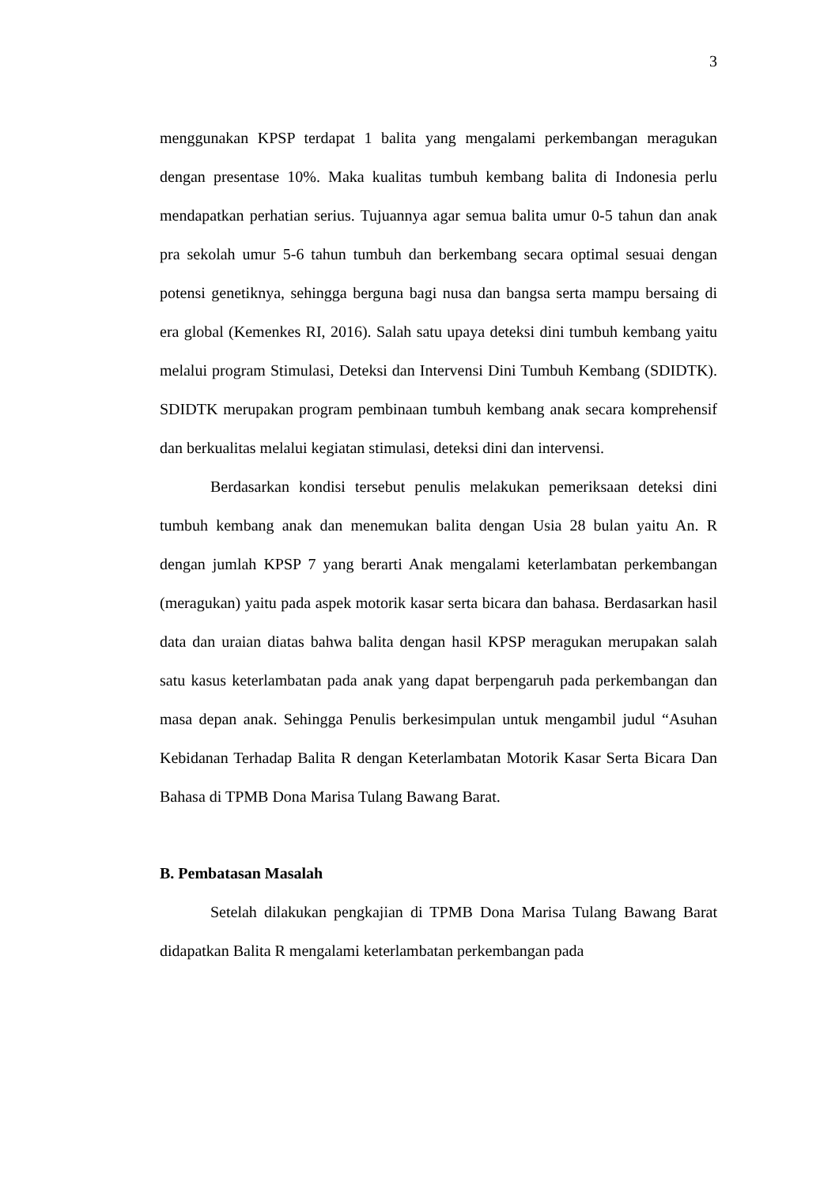3
menggunakan KPSP terdapat 1 balita yang mengalami perkembangan meragukan dengan presentase 10%. Maka kualitas tumbuh kembang balita di Indonesia perlu mendapatkan perhatian serius. Tujuannya agar semua balita umur 0-5 tahun dan anak pra sekolah umur 5-6 tahun tumbuh dan berkembang secara optimal sesuai dengan potensi genetiknya, sehingga berguna bagi nusa dan bangsa serta mampu bersaing di era global (Kemenkes RI, 2016). Salah satu upaya deteksi dini tumbuh kembang yaitu melalui program Stimulasi, Deteksi dan Intervensi Dini Tumbuh Kembang (SDIDTK). SDIDTK merupakan program pembinaan tumbuh kembang anak secara komprehensif dan berkualitas melalui kegiatan stimulasi, deteksi dini dan intervensi.
Berdasarkan kondisi tersebut penulis melakukan pemeriksaan deteksi dini tumbuh kembang anak dan menemukan balita dengan Usia 28 bulan yaitu An. R dengan jumlah KPSP 7 yang berarti Anak mengalami keterlambatan perkembangan (meragukan) yaitu pada aspek motorik kasar serta bicara dan bahasa. Berdasarkan hasil data dan uraian diatas bahwa balita dengan hasil KPSP meragukan merupakan salah satu kasus keterlambatan pada anak yang dapat berpengaruh pada perkembangan dan masa depan anak. Sehingga Penulis berkesimpulan untuk mengambil judul “Asuhan Kebidanan Terhadap Balita R dengan Keterlambatan Motorik Kasar Serta Bicara Dan Bahasa di TPMB Dona Marisa Tulang Bawang Barat.
B. Pembatasan Masalah
Setelah dilakukan pengkajian di TPMB Dona Marisa Tulang Bawang Barat didapatkan Balita R mengalami keterlambatan perkembangan pada